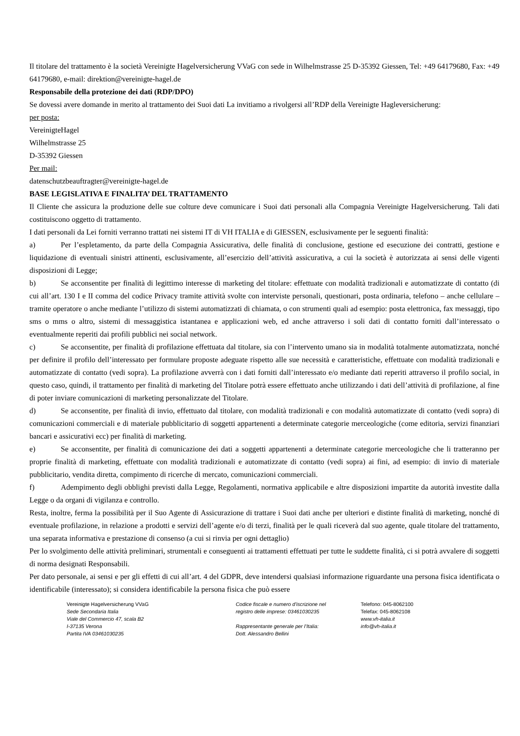Il titolare del trattamento è la società Vereinigte Hagelversicherung VVaG con sede in Wilhelmstrasse 25 D-35392 Giessen, Tel: +49 64179680, Fax: +49 64179680, e-mail: direktion@vereinigte-hagel.de
Responsabile della protezione dei dati (RDP/DPO)
Se dovessi avere domande in merito al trattamento dei Suoi dati La invitiamo a rivolgersi all’RDP della Vereinigte Hagleversicherung:
per posta:
VereinigteHagel
Wilhelmstrasse 25
D-35392 Giessen
Per mail:
datenschutzbeauftragter@vereinigte-hagel.de
BASE LEGISLATIVA E FINALITA’ DEL TRATTAMENTO
Il Cliente che assicura la produzione delle sue colture deve comunicare i Suoi dati personali alla Compagnia Vereinigte Hagelversicherung. Tali dati costituiscono oggetto di trattamento.
I dati personali da Lei forniti verranno trattati nei sistemi IT di VH ITALIA e di GIESSEN, esclusivamente per le seguenti finalità:
a) Per l’espletamento, da parte della Compagnia Assicurativa, delle finalità di conclusione, gestione ed esecuzione dei contratti, gestione e liquidazione di eventuali sinistri attinenti, esclusivamente, all’esercizio dell’attività assicurativa, a cui la società è autorizzata ai sensi delle vigenti disposizioni di Legge;
b) Se acconsentite per finalità di legittimo interesse di marketing del titolare: effettuate con modalità tradizionali e automatizzate di contatto (di cui all’art. 130 I e II comma del codice Privacy tramite attività svolte con interviste personali, questionari, posta ordinaria, telefono – anche cellulare – tramite operatore o anche mediante l’utilizzo di sistemi automatizzati di chiamata, o con strumenti quali ad esempio: posta elettronica, fax messaggi, tipo sms o mms o altro, sistemi di messaggistica istantanea e applicazioni web, ed anche attraverso i soli dati di contatto forniti dall’interessato o eventualmente reperiti dai profili pubblici nei social network.
c) Se acconsentite, per finalità di profilazione effettuata dal titolare, sia con l’intervento umano sia in modalità totalmente automatizzata, nonché per definire il profilo dell’interessato per formulare proposte adeguate rispetto alle sue necessità e caratteristiche, effettuate con modalità tradizionali e automatizzate di contatto (vedi sopra). La profilazione avverrà con i dati forniti dall’interessato e/o mediante dati reperiti attraverso il profilo social, in questo caso, quindi, il trattamento per finalità di marketing del Titolare potrà essere effettuato anche utilizzando i dati dell’attività di profilazione, al fine di poter inviare comunicazioni di marketing personalizzate del Titolare.
d) Se acconsentite, per finalità di invio, effettuato dal titolare, con modalità tradizionali e con modalità automatizzate di contatto (vedi sopra) di comunicazioni commerciali e di materiale pubblicitario di soggetti appartenenti a determinate categorie merceologiche (come editoria, servizi finanziari bancari e assicurativi ecc) per finalità di marketing.
e) Se acconsentite, per finalità di comunicazione dei dati a soggetti appartenenti a determinate categorie merceologiche che li tratteranno per proprie finalità di marketing, effettuate con modalità tradizionali e automatizzate di contatto (vedi sopra) ai fini, ad esempio: di invio di materiale pubblicitario, vendita diretta, compimento di ricerche di mercato, comunicazioni commerciali.
f) Adempimento degli obblighi previsti dalla Legge, Regolamenti, normativa applicabile e altre disposizioni impartite da autorità investite dalla Legge o da organi di vigilanza e controllo.
Resta, inoltre, ferma la possibilità per il Suo Agente di Assicurazione di trattare i Suoi dati anche per ulteriori e distinte finalità di marketing, nonché di eventuale profilazione, in relazione a prodotti e servizi dell’agente e/o di terzi, finalità per le quali riceverà dal suo agente, quale titolare del trattamento, una separata informativa e prestazione di consenso (a cui si rinvia per ogni dettaglio)
Per lo svolgimento delle attività preliminari, strumentali e conseguenti ai trattamenti effettuati per tutte le suddette finalità, ci si potrà avvalere di soggetti di norma designati Responsabili.
Per dato personale, ai sensi e per gli effetti di cui all’art. 4 del GDPR, deve intendersi qualsiasi informazione riguardante una persona fisica identificata o identificabile (interessato); si considera identificabile la persona fisica che può essere
Vereinigte Hagelversicherung VVaG
Sede Secondaria Italia
Viale del Commercio 47, scala B2
I-37135 Verona
Partita IVA 03461030235
Codice fiscale e numero d'iscrizione nel
registro delle imprese: 03461030235
Rappresentante generale per l’Italia:
Dott. Alessandro Bellini
Telefono: 045-8062100
Telefax: 045-8062108
www.vh-italia.it
info@vh-italia.it